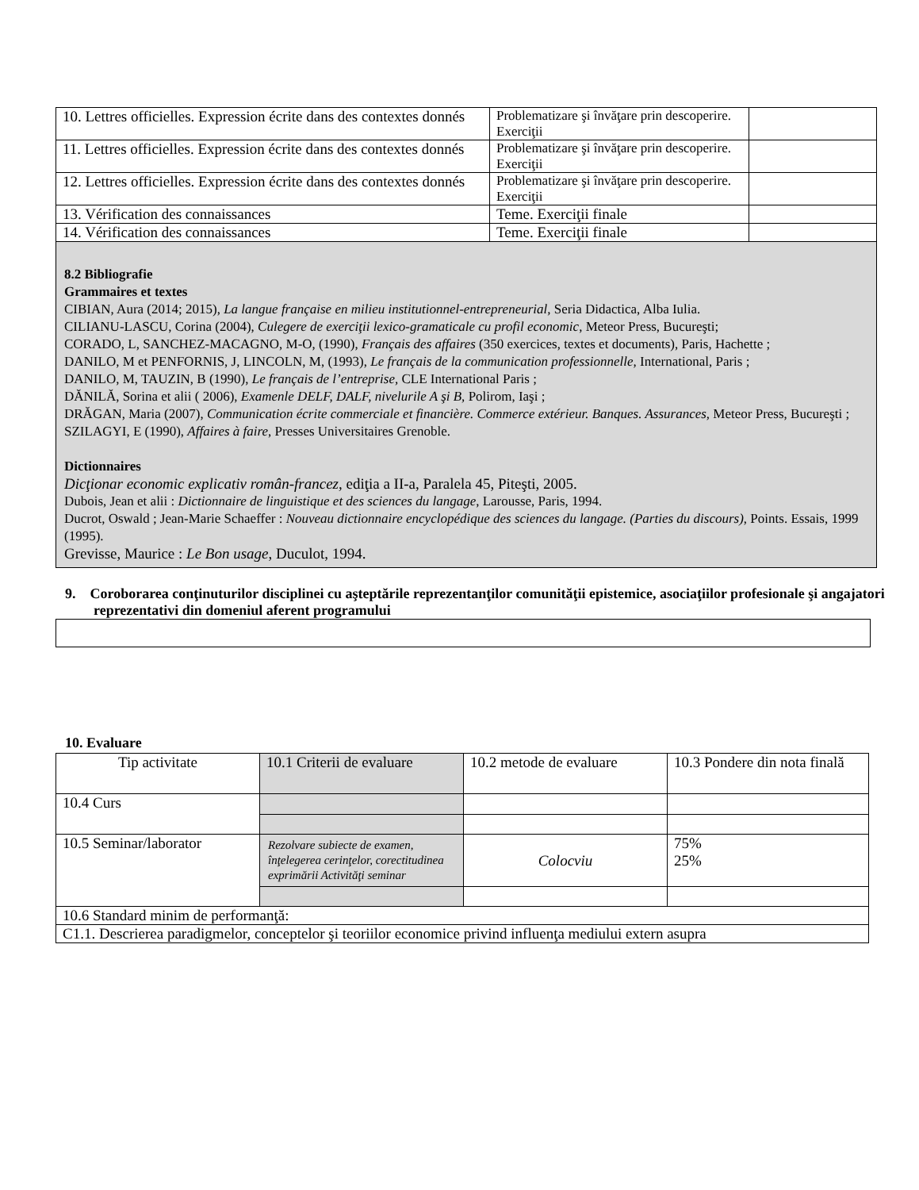| 10. Lettres officielles. Expression écrite dans des contextes donnés | Problematizare şi învăţare prin descoperire. Exerciţii | |
| 11. Lettres officielles. Expression écrite dans des contextes donnés | Problematizare şi învăţare prin descoperire. Exerciţii | |
| 12. Lettres officielles. Expression écrite dans des contextes donnés | Problematizare şi învăţare prin descoperire. Exerciţii | |
| 13. Vérification des connaissances | Teme. Exerciţii finale | |
| 14. Vérification des connaissances | Teme. Exerciţii finale | |
8.2 Bibliografie
Grammaires et textes
CIBIAN, Aura (2014; 2015), La langue française en milieu institutionnel-entrepreneurial, Seria Didactica, Alba Iulia.
CILIANU-LASCU, Corina (2004), Culegere de exerciţii lexico-gramaticale cu profil economic, Meteor Press, Bucureşti;
CORADO, L, SANCHEZ-MACAGNO, M-O, (1990), Français des affaires (350 exercices, textes et documents), Paris, Hachette ;
DANILO, M et PENFORNIS, J, LINCOLN, M, (1993), Le français de la communication professionnelle, International, Paris ;
DANILO, M, TAUZIN, B (1990), Le français de l’entreprise, CLE International Paris ;
DĂNILĂ, Sorina et alii ( 2006), Examenle DELF, DALF, nivelurile A şi B, Polirom, Iaşi ;
DRĂGAN, Maria (2007), Communication écrite commerciale et financière. Commerce extérieur. Banques. Assurances, Meteor Press, Bucureşti ;
SZILAGYI, E (1990), Affaires à faire, Presses Universitaires Grenoble.
Dictionnaires
Dicţionar economic explicativ român-francez, ediţia a II-a, Paralela 45, Piteşti, 2005.
Dubois, Jean et alii : Dictionnaire de linguistique et des sciences du langage, Larousse, Paris, 1994.
Ducrot, Oswald ; Jean-Marie Schaeffer : Nouveau dictionnaire encyclopédique des sciences du langage. (Parties du discours), Points. Essais, 1999 (1995).
Grevisse, Maurice : Le Bon usage, Duculot, 1994.
9. Coroborarea conţinuturilor disciplinei cu aşteptările reprezentanţilor comunităţii epistemice, asociaţiilor profesionale şi angajatori reprezentativi din domeniul aferent programului
10. Evaluare
| Tip activitate | 10.1 Criterii de evaluare | 10.2 metode de evaluare | 10.3 Pondere din nota finală |
| 10.4 Curs | | | |
| 10.5 Seminar/laborator | Rezolvare subiecte de examen, înţelegerea cerinţelor, corectitudinea exprimării Activităţi seminar | Colocviu | 75% 25% |
| 10.6 Standard minim de performanţă: | | | |
| C1.1. Descrierea paradigmelor, conceptelor şi teoriilor economice privind influenţa mediului extern asupra | | | |